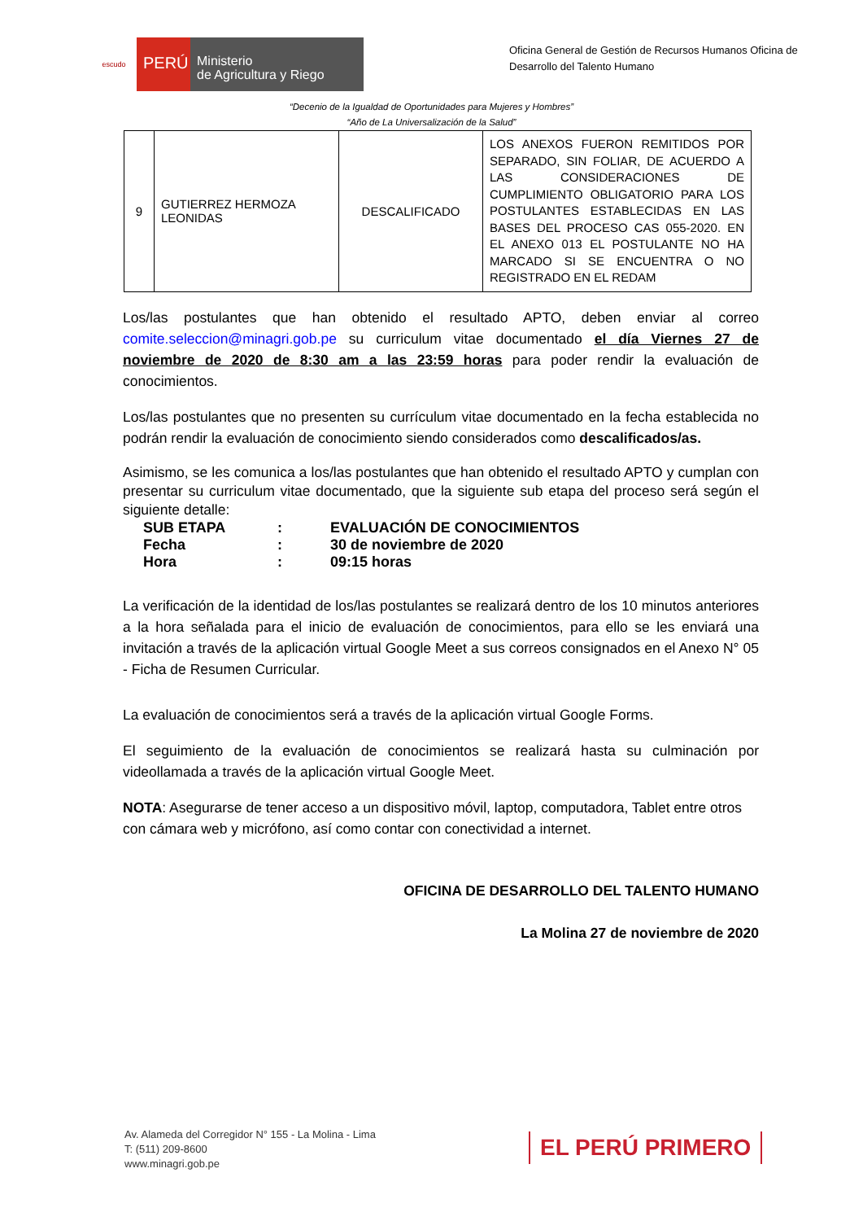escudo
PERÚ
Ministerio
de Agricultura y Riego
Oficina General de Gestión de Recursos Humanos Oficina de Desarrollo del Talento Humano
“Decenio de la Igualdad de Oportunidades para Mujeres y Hombres”
“Año de La Universalización de la Salud”
| 9 | GUTIERREZ HERMOZA LEONIDAS | DESCALIFICADO | LOS ANEXOS FUERON REMITIDOS POR SEPARADO, SIN FOLIAR, DE ACUERDO A LAS CONSIDERACIONES DE CUMPLIMIENTO OBLIGATORIO PARA LOS POSTULANTES ESTABLECIDAS EN LAS BASES DEL PROCESO CAS 055-2020. EN EL ANEXO 013 EL POSTULANTE NO HA MARCADO SI SE ENCUENTRA O NO REGISTRADO EN EL REDAM |
Los/las postulantes que han obtenido el resultado APTO, deben enviar al correo comite.seleccion@minagri.gob.pe su curriculum vitae documentado el día Viernes 27 de noviembre de 2020 de 8:30 am a las 23:59 horas para poder rendir la evaluación de conocimientos.
Los/las postulantes que no presenten su currículum vitae documentado en la fecha establecida no podrán rendir la evaluación de conocimiento siendo considerados como descalificados/as.
Asimismo, se les comunica a los/las postulantes que han obtenido el resultado APTO y cumplan con presentar su curriculum vitae documentado, que la siguiente sub etapa del proceso será según el siguiente detalle:
| SUB ETAPA | : | EVALUACIÓN DE CONOCIMIENTOS |
| Fecha | : | 30 de noviembre de 2020 |
| Hora | : | 09:15 horas |
La verificación de la identidad de los/las postulantes se realizará dentro de los 10 minutos anteriores a la hora señalada para el inicio de evaluación de conocimientos, para ello se les enviará una invitación a través de la aplicación virtual Google Meet a sus correos consignados en el Anexo N° 05 - Ficha de Resumen Curricular.
La evaluación de conocimientos será a través de la aplicación virtual Google Forms.
El seguimiento de la evaluación de conocimientos se realizará hasta su culminación por videollamada a través de la aplicación virtual Google Meet.
NOTA: Asegurarse de tener acceso a un dispositivo móvil, laptop, computadora, Tablet entre otros con cámara web y micrófono, así como contar con conectividad a internet.
OFICINA DE DESARROLLO DEL TALENTO HUMANO
La Molina 27 de noviembre de 2020
Av. Alameda del Corregidor N° 155 - La Molina - Lima
T: (511) 209-8600
www.minagri.gob.pe
EL PERÚ PRIMERO